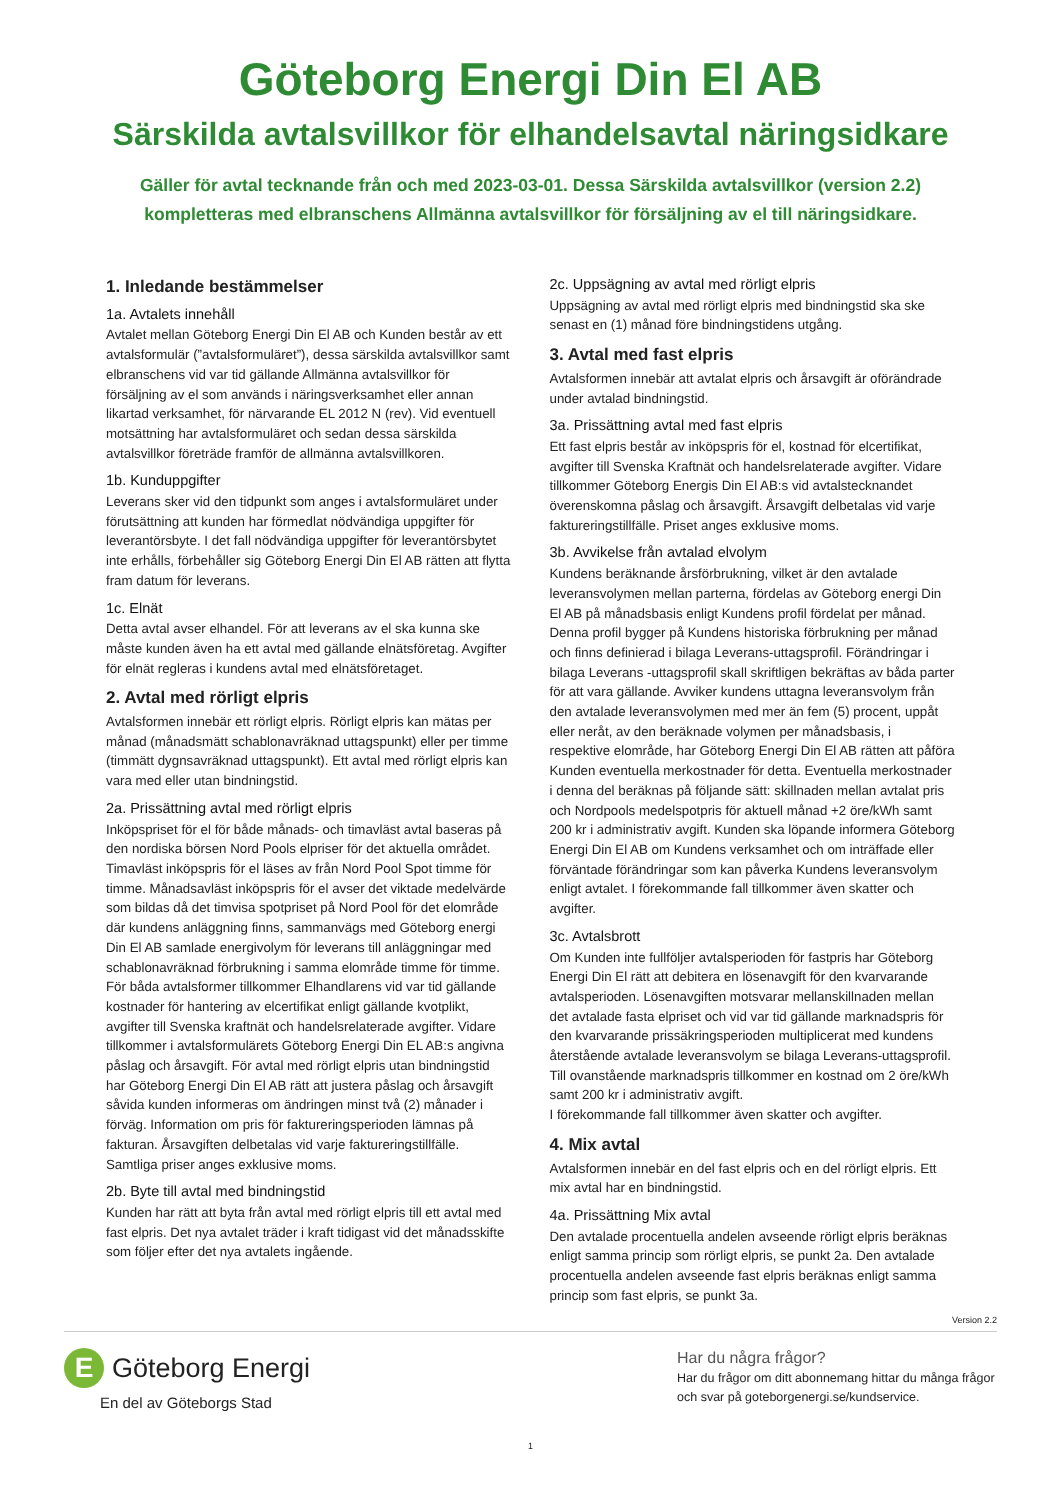Göteborg Energi Din El AB
Särskilda avtalsvillkor för elhandelsavtal näringsidkare
Gäller för avtal tecknande från och med 2023-03-01. Dessa Särskilda avtalsvillkor (version 2.2)
kompletteras med elbranschens Allmänna avtalsvillkor för försäljning av el till näringsidkare.
1. Inledande bestämmelser
1a. Avtalets innehåll
Avtalet mellan Göteborg Energi Din El AB och Kunden består av ett avtalsformulär (”avtalsformuläret”), dessa särskilda avtalsvillkor samt elbranschens vid var tid gällande Allmänna avtalsvillkor för försäljning av el som används i näringsverksamhet eller annan likartad verksamhet, för närvarande EL 2012 N (rev). Vid eventuell motsättning har avtalsformuläret och sedan dessa särskilda avtalsvillkor företräde framför de allmänna avtalsvillkoren.
1b. Kunduppgifter
Leverans sker vid den tidpunkt som anges i avtalsformuläret under förutsättning att kunden har förmedlat nödvändiga uppgifter för leverantörsbyte. I det fall nödvändiga uppgifter för leverantörsbytet inte erhålls, förbehåller sig Göteborg Energi Din El AB rätten att flytta fram datum för leverans.
1c. Elnät
Detta avtal avser elhandel. För att leverans av el ska kunna ske måste kunden även ha ett avtal med gällande elnätsföretag. Avgifter för elnät regleras i kundens avtal med elnätsföretaget.
2. Avtal med rörligt elpris
Avtalsformen innebär ett rörligt elpris. Rörligt elpris kan mätas per månad (månadsmätt schablonavräknad uttagspunkt) eller per timme (timmätt dygnsavräknad uttagspunkt). Ett avtal med rörligt elpris kan vara med eller utan bindningstid.
2a. Prissättning avtal med rörligt elpris
Inköpspriset för el för både månads- och timavläst avtal baseras på den nordiska börsen Nord Pools elpriser för det aktuella området. Timavläst inköpspris för el läses av från Nord Pool Spot timme för timme. Månadsavläst inköpspris för el avser det viktade medelvärde som bildas då det timvisa spotpriset på Nord Pool för det elområde där kundens anläggning finns, sammanvägs med Göteborg energi Din El AB samlade energivolym för leverans till anläggningar med schablonavräknad förbrukning i samma elområde timme för timme. För båda avtalsformer tillkommer Elhandlarens vid var tid gällande kostnader för hantering av elcertifikat enligt gällande kvotplikt, avgifter till Svenska kraftnät och handelsrelaterade avgifter. Vidare tillkommer i avtalsformulärets Göteborg Energi Din EL AB:s angivna påslag och årsavgift. För avtal med rörligt elpris utan bindningstid har Göteborg Energi Din El AB rätt att justera påslag och årsavgift såvida kunden informeras om ändringen minst två (2) månader i förväg. Information om pris för faktureringsperioden lämnas på fakturan. Årsavgiften delbetalas vid varje faktureringstillfälle. Samtliga priser anges exklusive moms.
2b. Byte till avtal med bindningstid
Kunden har rätt att byta från avtal med rörligt elpris till ett avtal med fast elpris. Det nya avtalet träder i kraft tidigast vid det månadsskifte som följer efter det nya avtalets ingående.
2c. Uppsägning av avtal med rörligt elpris
Uppsägning av avtal med rörligt elpris med bindningstid ska ske senast en (1) månad före bindningstidens utgång.
3. Avtal med fast elpris
Avtalsformen innebär att avtalat elpris och årsavgift är oförändrade under avtalad bindningstid.
3a. Prissättning avtal med fast elpris
Ett fast elpris består av inköpspris för el, kostnad för elcertifikat, avgifter till Svenska Kraftnät och handelsrelaterade avgifter. Vidare tillkommer Göteborg Energis Din El AB:s vid avtalstecknandet överenskomna påslag och årsavgift. Årsavgift delbetalas vid varje faktureringstillfälle. Priset anges exklusive moms.
3b. Avvikelse från avtalad elvolym
Kundens beräknande årsförbrukning, vilket är den avtalade leveransvolymen mellan parterna, fördelas av Göteborg energi Din El AB på månadsbasis enligt Kundens profil fördelat per månad. Denna profil bygger på Kundens historiska förbrukning per månad och finns definierad i bilaga Leverans-uttagsprofil. Förändringar i bilaga Leverans -uttagsprofil skall skriftligen bekräftas av båda parter för att vara gällande. Avviker kundens uttagna leveransvolym från den avtalade leveransvolymen med mer än fem (5) procent, uppåt eller neråt, av den beräknade volymen per månadsbasis, i respektive elområde, har Göteborg Energi Din El AB rätten att påföra Kunden eventuella merkostnader för detta. Eventuella merkostnader i denna del beräknas på följande sätt: skillnaden mellan avtalat pris och Nordpools medelspotpris för aktuell månad +2 öre/kWh samt 200 kr i administrativ avgift. Kunden ska löpande informera Göteborg Energi Din El AB om Kundens verksamhet och om inträffade eller förväntade förändringar som kan påverka Kundens leveransvolym enligt avtalet. I förekommande fall tillkommer även skatter och avgifter.
3c. Avtalsbrott
Om Kunden inte fullföljer avtalsperioden för fastpris har Göteborg Energi Din El rätt att debitera en lösenavgift för den kvarvarande avtalsperioden. Lösenavgiften motsvarar mellanskillnaden mellan det avtalade fasta elpriset och vid var tid gällande marknadspris för den kvarvarande prissäkringsperioden multiplicerat med kundens återstående avtalade leveransvolym se bilaga Leverans-uttagsprofil. Till ovanstående marknadspris tillkommer en kostnad om 2 öre/kWh samt 200 kr i administrativ avgift.
I förekommande fall tillkommer även skatter och avgifter.
4. Mix avtal
Avtalsformen innebär en del fast elpris och en del rörligt elpris. Ett mix avtal har en bindningstid.
4a. Prissättning Mix avtal
Den avtalade procentuella andelen avseende rörligt elpris beräknas enligt samma princip som rörligt elpris, se punkt 2a. Den avtalade procentuella andelen avseende fast elpris beräknas enligt samma princip som fast elpris, se punkt 3a.
Version 2.2
E Göteborg Energi
En del av Göteborgs Stad
Har du några frågor?
Har du frågor om ditt abonnemang hittar du många frågor och svar på goteborgenergi.se/kundservice.
1